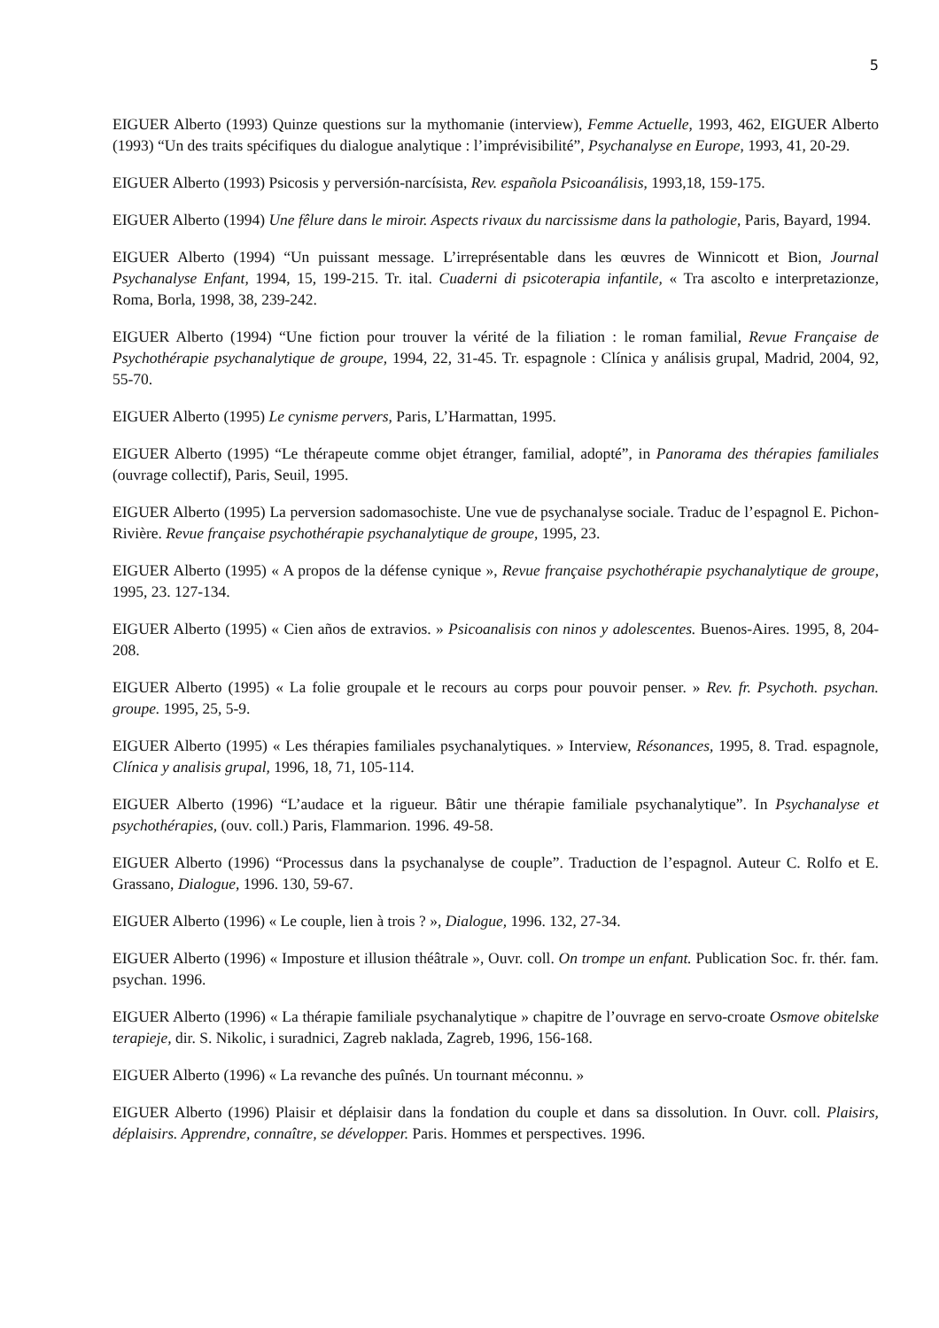5
EIGUER Alberto (1993) Quinze questions sur la mythomanie (interview), Femme Actuelle, 1993, 462, EIGUER Alberto (1993) “Un des traits spécifiques du dialogue analytique : l’imprévisibilité”, Psychanalyse en Europe, 1993, 41, 20-29.
EIGUER Alberto (1993) Psicosis y perversión-narcísista, Rev. española Psicoanálisis, 1993,18, 159-175.
EIGUER Alberto (1994) Une fêlure dans le miroir. Aspects rivaux du narcissisme dans la pathologie, Paris, Bayard, 1994.
EIGUER Alberto (1994) “Un puissant message. L’irreprésentable dans les œuvres de Winnicott et Bion, Journal Psychanalyse Enfant, 1994, 15, 199-215. Tr. ital. Cuaderni di psicoterapia infantile, « Tra ascolto e interpretazionze, Roma, Borla, 1998, 38, 239-242.
EIGUER Alberto (1994) “Une fiction pour trouver la vérité de la filiation : le roman familial, Revue Française de Psychothérapie psychanalytique de groupe, 1994, 22, 31-45. Tr. espagnole : Clínica y análisis grupal, Madrid, 2004, 92, 55-70.
EIGUER Alberto (1995) Le cynisme pervers, Paris, L’Harmattan, 1995.
EIGUER Alberto (1995) “Le thérapeute comme objet étranger, familial, adopté”, in Panorama des thérapies familiales (ouvrage collectif), Paris, Seuil, 1995.
EIGUER Alberto (1995) La perversion sadomasochiste. Une vue de psychanalyse sociale. Traduc de l’espagnol E. Pichon-Rivière. Revue française psychothérapie psychanalytique de groupe, 1995, 23.
EIGUER Alberto (1995) « A propos de la défense cynique », Revue française psychothérapie psychanalytique de groupe, 1995, 23. 127-134.
EIGUER Alberto (1995) « Cien años de extravios. » Psicoanalisis con ninos y adolescentes. Buenos-Aires. 1995, 8, 204-208.
EIGUER Alberto (1995) « La folie groupale et le recours au corps pour pouvoir penser. » Rev. fr. Psychoth. psychan. groupe. 1995, 25, 5-9.
EIGUER Alberto (1995) « Les thérapies familiales psychanalytiques. » Interview, Résonances, 1995, 8. Trad. espagnole, Clínica y analisis grupal, 1996, 18, 71, 105-114.
EIGUER Alberto (1996) “L’audace et la rigueur. Bâtir une thérapie familiale psychanalytique”. In Psychanalyse et psychothérapies, (ouv. coll.) Paris, Flammarion. 1996. 49-58.
EIGUER Alberto (1996) “Processus dans la psychanalyse de couple”. Traduction de l’espagnol. Auteur C. Rolfo et E. Grassano, Dialogue, 1996. 130, 59-67.
EIGUER Alberto (1996) « Le couple, lien à trois ? », Dialogue, 1996. 132, 27-34.
EIGUER Alberto (1996) « Imposture et illusion théâtrale », Ouvr. coll. On trompe un enfant. Publication Soc. fr. thér. fam. psychan. 1996.
EIGUER Alberto (1996) « La thérapie familiale psychanalytique » chapitre de l’ouvrage en servo-croate Osmove obitelske terapieje, dir. S. Nikolic, i suradnici, Zagreb naklada, Zagreb, 1996, 156-168.
EIGUER Alberto (1996) « La revanche des puînés. Un tournant méconnu. »
EIGUER Alberto (1996) Plaisir et déplaisir dans la fondation du couple et dans sa dissolution. In Ouvr. coll. Plaisirs, déplaisirs. Apprendre, connaître, se développer. Paris. Hommes et perspectives. 1996.